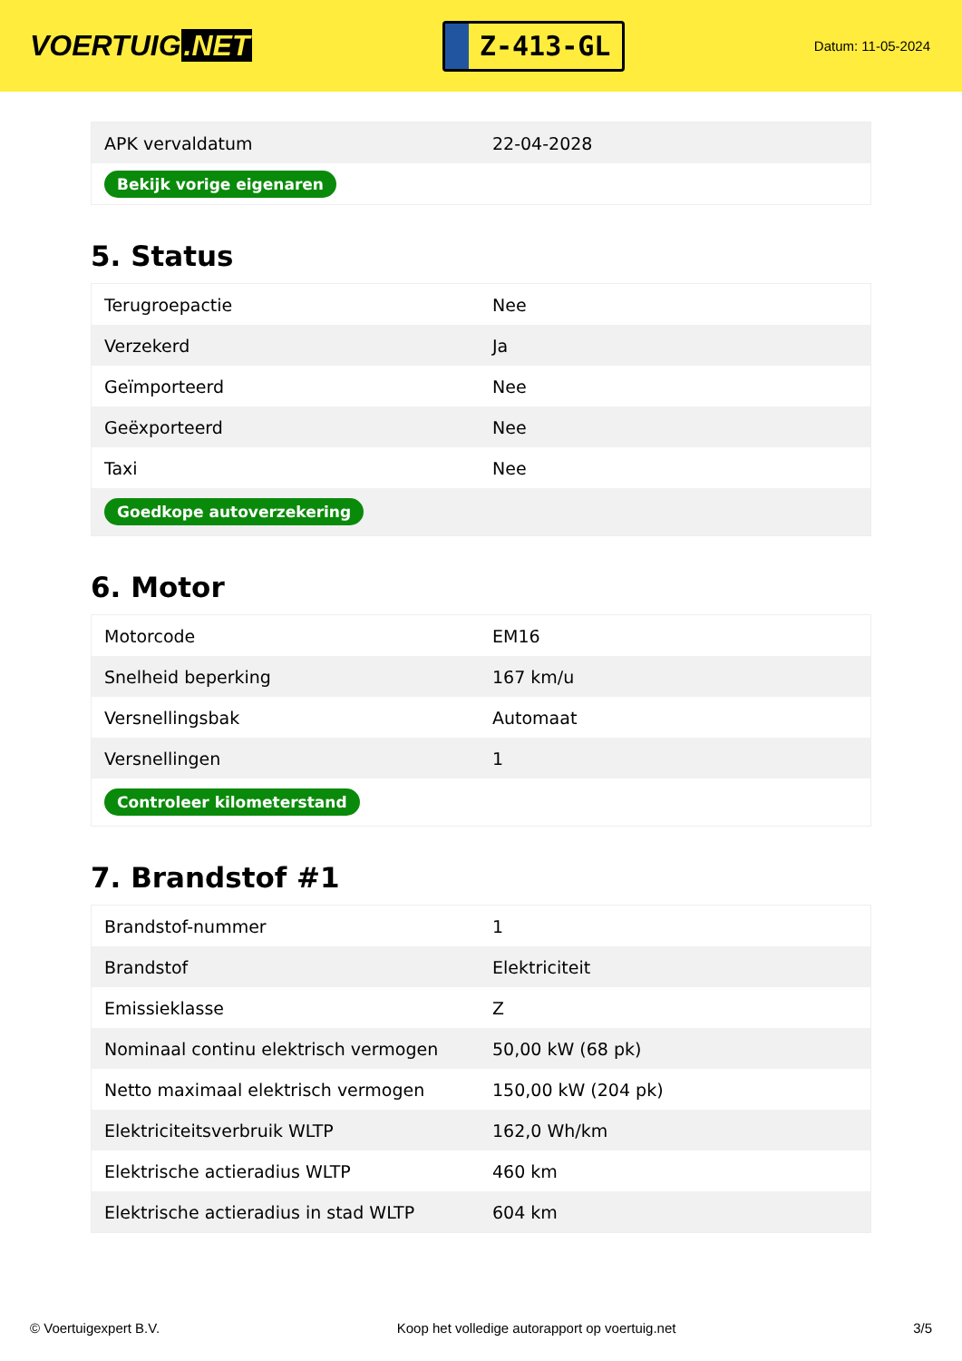VOERTUIG.NET
Z-413-GL
Datum: 11-05-2024
| APK vervaldatum | 22-04-2028 |
| Bekijk vorige eigenaren | |
5. Status
| Terugroepactie | Nee |
| Verzekerd | Ja |
| Geïmporteerd | Nee |
| Geëxporteerd | Nee |
| Taxi | Nee |
| Goedkope autoverzekering | |
6. Motor
| Motorcode | EM16 |
| Snelheid beperking | 167 km/u |
| Versnellingsbak | Automaat |
| Versnellingen | 1 |
| Controleer kilometerstand | |
7. Brandstof #1
| Brandstof-nummer | 1 |
| Brandstof | Elektriciteit |
| Emissieklasse | Z |
| Nominaal continu elektrisch vermogen | 50,00 kW (68 pk) |
| Netto maximaal elektrisch vermogen | 150,00 kW (204 pk) |
| Elektriciteitsverbruik WLTP | 162,0 Wh/km |
| Elektrische actieradius WLTP | 460 km |
| Elektrische actieradius in stad WLTP | 604 km |
© Voertuigexpert B.V. Koop het volledige autorapport op voertuig.net 3/5